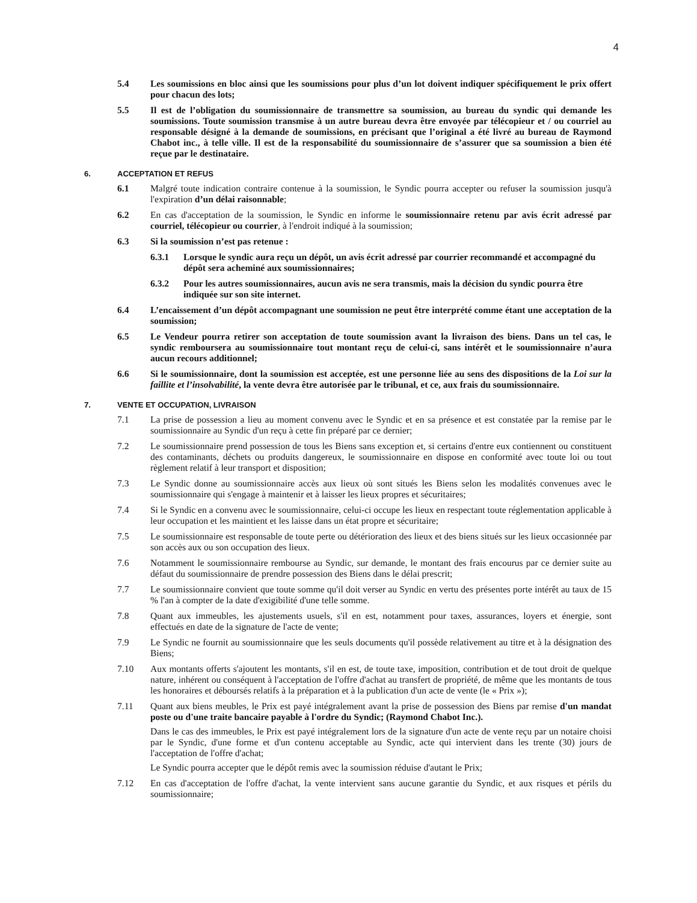4
5.4 Les soumissions en bloc ainsi que les soumissions pour plus d’un lot doivent indiquer spécifiquement le prix offert pour chacun des lots;
5.5 Il est de l’obligation du soumissionnaire de transmettre sa soumission, au bureau du syndic qui demande les soumissions. Toute soumission transmise à un autre bureau devra être envoyée par télécopieur et / ou courriel au responsable désigné à la demande de soumissions, en précisant que l’original a été livré au bureau de Raymond Chabot inc., à telle ville. Il est de la responsabilité du soumissionnaire de s’assurer que sa soumission a bien été reçue par le destinataire.
6. ACCEPTATION ET REFUS
6.1 Malgré toute indication contraire contenue à la soumission, le Syndic pourra accepter ou refuser la soumission jusqu'à l'expiration d’un délai raisonnable;
6.2 En cas d'acceptation de la soumission, le Syndic en informe le soumissionnaire retenu par avis écrit adressé par courriel, télécopieur ou courrier, à l'endroit indiqué à la soumission;
6.3 Si la soumission n’est pas retenue :
6.3.1 Lorsque le syndic aura reçu un dépôt, un avis écrit adressé par courrier recommandé et accompagné du dépôt sera acheminé aux soumissionnaires;
6.3.2 Pour les autres soumissionnaires, aucun avis ne sera transmis, mais la décision du syndic pourra être indiquée sur son site internet.
6.4 L’encaissement d’un dépôt accompagnant une soumission ne peut être interprété comme étant une acceptation de la soumission;
6.5 Le Vendeur pourra retirer son acceptation de toute soumission avant la livraison des biens. Dans un tel cas, le syndic remboursera au soumissionnaire tout montant reçu de celui-ci, sans intérêt et le soumissionnaire n’aura aucun recours additionnel;
6.6 Si le soumissionnaire, dont la soumission est acceptée, est une personne liée au sens des dispositions de la Loi sur la faillite et l’insolvabilité, la vente devra être autorisée par le tribunal, et ce, aux frais du soumissionnaire.
7. VENTE ET OCCUPATION, LIVRAISON
7.1 La prise de possession a lieu au moment convenu avec le Syndic et en sa présence et est constatée par la remise par le soumissionnaire au Syndic d'un reçu à cette fin préparé par ce dernier;
7.2 Le soumissionnaire prend possession de tous les Biens sans exception et, si certains d'entre eux contiennent ou constituent des contaminants, déchets ou produits dangereux, le soumissionnaire en dispose en conformité avec toute loi ou tout règlement relatif à leur transport et disposition;
7.3 Le Syndic donne au soumissionnaire accès aux lieux où sont situés les Biens selon les modalités convenues avec le soumissionnaire qui s'engage à maintenir et à laisser les lieux propres et sécuritaires;
7.4 Si le Syndic en a convenu avec le soumissionnaire, celui-ci occupe les lieux en respectant toute réglementation applicable à leur occupation et les maintient et les laisse dans un état propre et sécuritaire;
7.5 Le soumissionnaire est responsable de toute perte ou détérioration des lieux et des biens situés sur les lieux occasionnée par son accès aux ou son occupation des lieux.
7.6 Notamment le soumissionnaire rembourse au Syndic, sur demande, le montant des frais encourus par ce dernier suite au défaut du soumissionnaire de prendre possession des Biens dans le délai prescrit;
7.7 Le soumissionnaire convient que toute somme qu'il doit verser au Syndic en vertu des présentes porte intérêt au taux de 15 % l'an à compter de la date d'exigibilité d'une telle somme.
7.8 Quant aux immeubles, les ajustements usuels, s'il en est, notamment pour taxes, assurances, loyers et énergie, sont effectués en date de la signature de l'acte de vente;
7.9 Le Syndic ne fournit au soumissionnaire que les seuls documents qu'il possède relativement au titre et à la désignation des Biens;
7.10 Aux montants offerts s'ajoutent les montants, s'il en est, de toute taxe, imposition, contribution et de tout droit de quelque nature, inhérent ou conséquent à l'acceptation de l'offre d'achat au transfert de propriété, de même que les montants de tous les honoraires et déboursés relatifs à la préparation et à la publication d'un acte de vente (le « Prix »);
7.11 Quant aux biens meubles, le Prix est payé intégralement avant la prise de possession des Biens par remise d'un mandat poste ou d'une traite bancaire payable à l'ordre du Syndic; (Raymond Chabot Inc.).
Dans le cas des immeubles, le Prix est payé intégralement lors de la signature d'un acte de vente reçu par un notaire choisi par le Syndic, d'une forme et d'un contenu acceptable au Syndic, acte qui intervient dans les trente (30) jours de l'acceptation de l'offre d'achat;
Le Syndic pourra accepter que le dépôt remis avec la soumission réduise d'autant le Prix;
7.12 En cas d'acceptation de l'offre d'achat, la vente intervient sans aucune garantie du Syndic, et aux risques et périls du soumissionnaire;